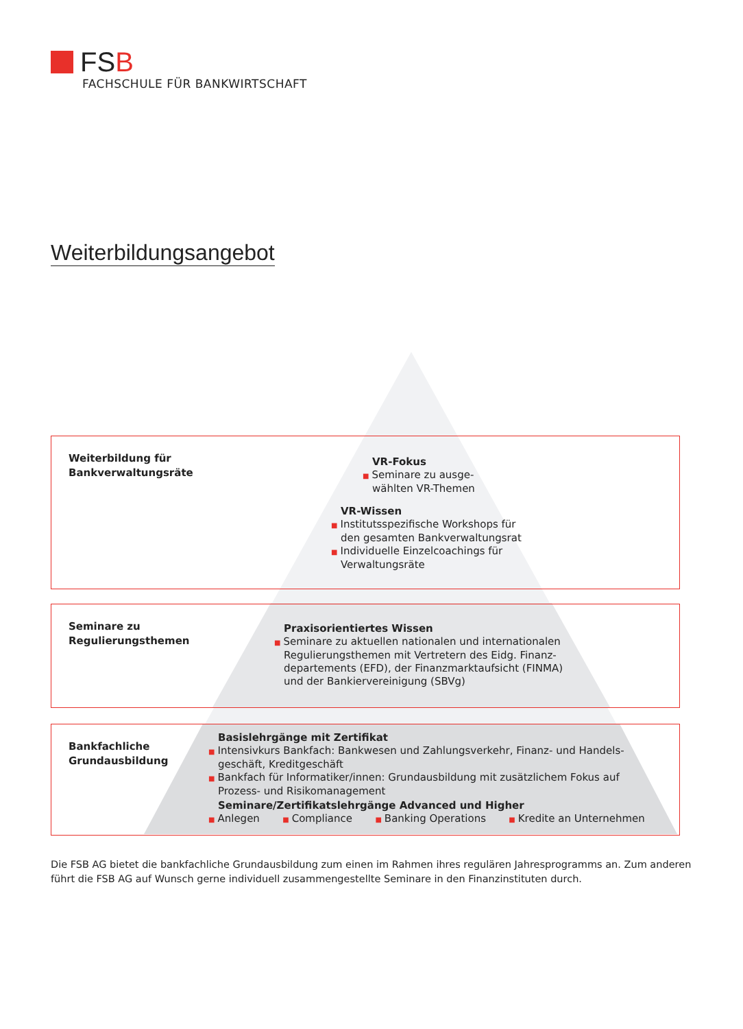FSB
FACHSCHULE FÜR BANKWIRTSCHAFT
Weiterbildungsangebot
Weiterbildung für
Bankverwaltungsräte
VR-Fokus
■ Seminare zu ausge-
wählten VR-Themen
VR-Wissen
■ Institutsspezifische Workshops für
den gesamten Bankverwaltungsrat
■ Individuelle Einzelcoachings für
Verwaltungsräte
Seminare zu
Regulierungsthemen
Praxisorientiertes Wissen
■ Seminare zu aktuellen nationalen und internationalen
Regulierungsthemen mit Vertretern des Eidg. Finanz-
departements (EFD), der Finanzmarktaufsicht (FINMA)
und der Bankiervereinigung (SBVg)
Bankfachliche
Grundausbildung
Basislehrgänge mit Zertifikat
■ Intensivkurs Bankfach: Bankwesen und Zahlungsverkehr, Finanz- und Handels-
geschäft, Kreditgeschäft
■ Bankfach für Informatiker/innen: Grundausbildung mit zusätzlichem Fokus auf
Prozess- und Risikomanagement
Seminare/Zertifikatslehrgänge Advanced und Higher
■ Anlegen ■ Compliance ■ Banking Operations ■ Kredite an Unternehmen
Die FSB AG bietet die bankfachliche Grundausbildung zum einen im Rahmen ihres regulären Jahresprogramms an. Zum anderen führt die FSB AG auf Wunsch gerne individuell zusammengestellte Seminare in den Finanzinstituten durch.